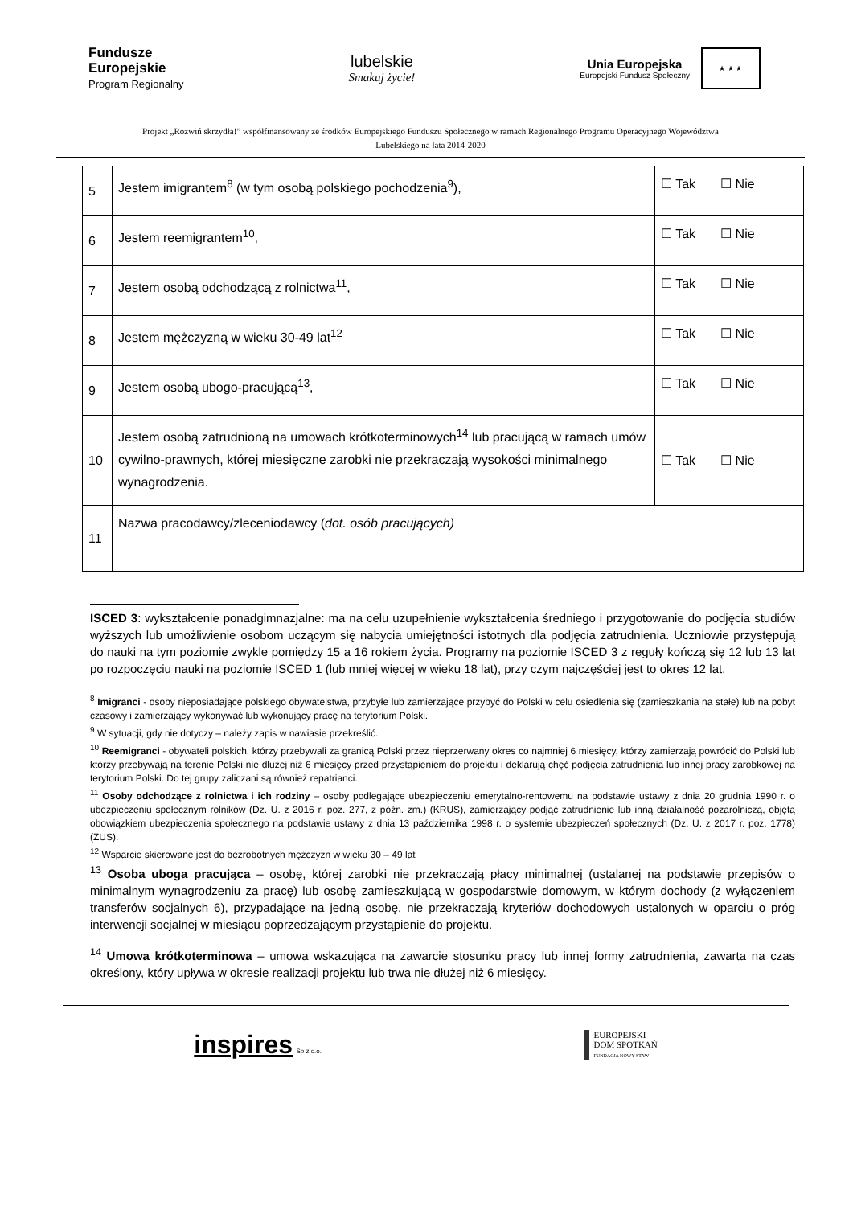Fundusze
Europejskie
Program Regionalny
lubelskie
Smakuj życie!
Unia Europejska
Europejski Fundusz Społeczny
★ ★ ★
Projekt „Rozwiń skrzydła!” współfinansowany ze środków Europejskiego Funduszu Społecznego w ramach Regionalnego Programu Operacyjnego Województwa Lubelskiego na lata 2014-2020
| 5 | Jestem imigrantem<sup>8</sup> (w tym osobą polskiego pochodzenia<sup>9</sup>), | ☐ Tak ☐ Nie |
| 6 | Jestem reemigrantem<sup>10</sup>, | ☐ Tak ☐ Nie |
| 7 | Jestem osobą odchodzącą z rolnictwa<sup>11</sup>, | ☐ Tak ☐ Nie |
| 8 | Jestem mężczyzną w wieku 30-49 lat<sup>12</sup> | ☐ Tak ☐ Nie |
| 9 | Jestem osobą ubogo-pracującą<sup>13</sup>, | ☐ Tak ☐ Nie |
| 10 | Jestem osobą zatrudnioną na umowach krótkoterminowych<sup>14</sup> lub pracującą w ramach umów cywilno-prawnych, której miesięczne zarobki nie przekraczają wysokości minimalnego wynagrodzenia. | ☐ Tak ☐ Nie |
| 11 | Nazwa pracodawcy/zleceniodawcy ( dot. osób pracujących) | |
ISCED 3: wykształcenie ponadgimnazjalne: ma na celu uzupełnienie wykształcenia średniego i przygotowanie do podjęcia studiów wyższych lub umożliwienie osobom uczącym się nabycia umiejętności istotnych dla podjęcia zatrudnienia. Uczniowie przystępują do nauki na tym poziomie zwykle pomiędzy 15 a 16 rokiem życia. Programy na poziomie ISCED 3 z reguły kończą się 12 lub 13 lat po rozpoczęciu nauki na poziomie ISCED 1 (lub mniej więcej w wieku 18 lat), przy czym najczęściej jest to okres 12 lat.
<sup>8</sup> Imigranci - osoby nieposiadające polskiego obywatelstwa, przybyłe lub zamierzające przybyć do Polski w celu osiedlenia się (zamieszkania na stałe) lub na pobyt czasowy i zamierzający wykonywać lub wykonujący pracę na terytorium Polski.
<sup>9</sup> W sytuacji, gdy nie dotyczy – należy zapis w nawiasie przekreślić.
<sup>10</sup> Reemigranci - obywateli polskich, którzy przebywali za granicą Polski przez nieprzerwany okres co najmniej 6 miesięcy, którzy zamierzają powrócić do Polski lub którzy przebywają na terenie Polski nie dłużej niż 6 miesięcy przed przystąpieniem do projektu i deklarują chęć podjęcia zatrudnienia lub innej pracy zarobkowej na terytorium Polski. Do tej grupy zaliczani są również repatrianci.
<sup>11</sup> Osoby odchodzące z rolnictwa i ich rodziny – osoby podlegające ubezpieczeniu emerytalno-rentowemu na podstawie ustawy z dnia 20 grudnia 1990 r. o ubezpieczeniu społecznym rolników (Dz. U. z 2016 r. poz. 277, z późn. zm.) (KRUS), zamierzający podjąć zatrudnienie lub inną działalność pozarolniczą, objętą obowiązkiem ubezpieczenia społecznego na podstawie ustawy z dnia 13 października 1998 r. o systemie ubezpieczeń społecznych (Dz. U. z 2017 r. poz. 1778) (ZUS).
<sup>12</sup> Wsparcie skierowane jest do bezrobotnych mężczyzn w wieku 30 – 49 lat
<sup>13</sup> Osoba uboga pracująca – osobę, której zarobki nie przekraczają płacy minimalnej (ustalanej na podstawie przepisów o minimalnym wynagrodzeniu za pracę) lub osobę zamieszkującą w gospodarstwie domowym, w którym dochody (z wyłączeniem transferów socjalnych 6), przypadające na jedną osobę, nie przekraczają kryteriów dochodowych ustalonych w oparciu o próg interwencji socjalnej w miesiącu poprzedzającym przystąpienie do projektu.
<sup>14</sup> Umowa krótkoterminowa – umowa wskazująca na zawarcie stosunku pracy lub innej formy zatrudnienia, zawarta na czas określony, który upływa w okresie realizacji projektu lub trwa nie dłużej niż 6 miesięcy.
inspires Sp z.o.o.
EUROPEJSKI
DOM SPOTKAŃ
FUNDACJA NOWY STAW